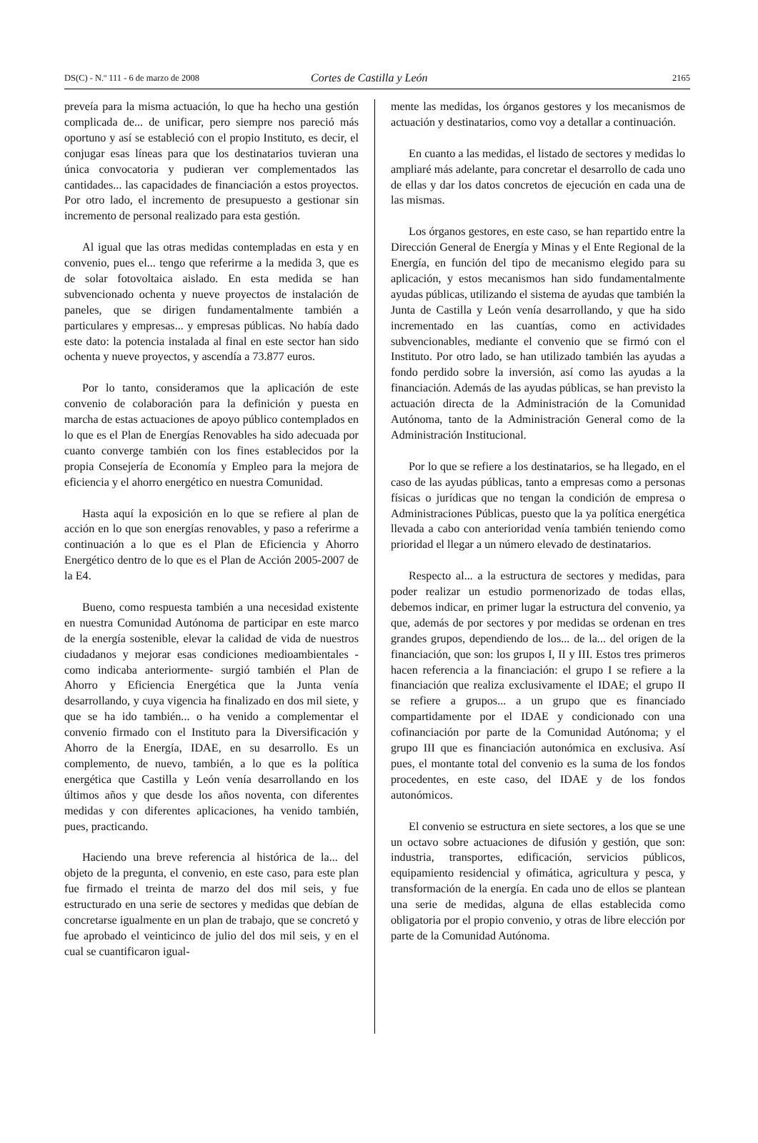DS(C) - N.º 111 - 6 de marzo de 2008 Cortes de Castilla y León 2165
preveía para la misma actuación, lo que ha hecho una gestión complicada de... de unificar, pero siempre nos pareció más oportuno y así se estableció con el propio Instituto, es decir, el conjugar esas líneas para que los destinatarios tuvieran una única convocatoria y pudieran ver complementados las cantidades... las capacidades de financiación a estos proyectos. Por otro lado, el incremento de presupuesto a gestionar sin incremento de personal realizado para esta gestión.
Al igual que las otras medidas contempladas en esta y en convenio, pues el... tengo que referirme a la medida 3, que es de solar fotovoltaica aislado. En esta medida se han subvencionado ochenta y nueve proyectos de instalación de paneles, que se dirigen fundamentalmente también a particulares y empresas... y empresas públicas. No había dado este dato: la potencia instalada al final en este sector han sido ochenta y nueve proyectos, y ascendía a 73.877 euros.
Por lo tanto, consideramos que la aplicación de este convenio de colaboración para la definición y puesta en marcha de estas actuaciones de apoyo público contemplados en lo que es el Plan de Energías Renovables ha sido adecuada por cuanto converge también con los fines establecidos por la propia Consejería de Economía y Empleo para la mejora de eficiencia y el ahorro energético en nuestra Comunidad.
Hasta aquí la exposición en lo que se refiere al plan de acción en lo que son energías renovables, y paso a referirme a continuación a lo que es el Plan de Eficiencia y Ahorro Energético dentro de lo que es el Plan de Acción 2005-2007 de la E4.
Bueno, como respuesta también a una necesidad existente en nuestra Comunidad Autónoma de participar en este marco de la energía sostenible, elevar la calidad de vida de nuestros ciudadanos y mejorar esas condiciones medioambientales -como indicaba anteriormente- surgió también el Plan de Ahorro y Eficiencia Energética que la Junta venía desarrollando, y cuya vigencia ha finalizado en dos mil siete, y que se ha ido también... o ha venido a complementar el convenio firmado con el Instituto para la Diversificación y Ahorro de la Energía, IDAE, en su desarrollo. Es un complemento, de nuevo, también, a lo que es la política energética que Castilla y León venía desarrollando en los últimos años y que desde los años noventa, con diferentes medidas y con diferentes aplicaciones, ha venido también, pues, practicando.
Haciendo una breve referencia al histórica de la... del objeto de la pregunta, el convenio, en este caso, para este plan fue firmado el treinta de marzo del dos mil seis, y fue estructurado en una serie de sectores y medidas que debían de concretarse igualmente en un plan de trabajo, que se concretó y fue aprobado el veinticinco de julio del dos mil seis, y en el cual se cuantificaron igual-
mente las medidas, los órganos gestores y los mecanismos de actuación y destinatarios, como voy a detallar a continuación.
En cuanto a las medidas, el listado de sectores y medidas lo ampliaré más adelante, para concretar el desarrollo de cada uno de ellas y dar los datos concretos de ejecución en cada una de las mismas.
Los órganos gestores, en este caso, se han repartido entre la Dirección General de Energía y Minas y el Ente Regional de la Energía, en función del tipo de mecanismo elegido para su aplicación, y estos mecanismos han sido fundamentalmente ayudas públicas, utilizando el sistema de ayudas que también la Junta de Castilla y León venía desarrollando, y que ha sido incrementado en las cuantías, como en actividades subvencionables, mediante el convenio que se firmó con el Instituto. Por otro lado, se han utilizado también las ayudas a fondo perdido sobre la inversión, así como las ayudas a la financiación. Además de las ayudas públicas, se han previsto la actuación directa de la Administración de la Comunidad Autónoma, tanto de la Administración General como de la Administración Institucional.
Por lo que se refiere a los destinatarios, se ha llegado, en el caso de las ayudas públicas, tanto a empresas como a personas físicas o jurídicas que no tengan la condición de empresa o Administraciones Públicas, puesto que la ya política energética llevada a cabo con anterioridad venía también teniendo como prioridad el llegar a un número elevado de destinatarios.
Respecto al... a la estructura de sectores y medidas, para poder realizar un estudio pormenorizado de todas ellas, debemos indicar, en primer lugar la estructura del convenio, ya que, además de por sectores y por medidas se ordenan en tres grandes grupos, dependiendo de los... de la... del origen de la financiación, que son: los grupos I, II y III. Estos tres primeros hacen referencia a la financiación: el grupo I se refiere a la financiación que realiza exclusivamente el IDAE; el grupo II se refiere a grupos... a un grupo que es financiado compartidamente por el IDAE y condicionado con una cofinanciación por parte de la Comunidad Autónoma; y el grupo III que es financiación autonómica en exclusiva. Así pues, el montante total del convenio es la suma de los fondos procedentes, en este caso, del IDAE y de los fondos autonómicos.
El convenio se estructura en siete sectores, a los que se une un octavo sobre actuaciones de difusión y gestión, que son: industria, transportes, edificación, servicios públicos, equipamiento residencial y ofimática, agricultura y pesca, y transformación de la energía. En cada uno de ellos se plantean una serie de medidas, alguna de ellas establecida como obligatoria por el propio convenio, y otras de libre elección por parte de la Comunidad Autónoma.